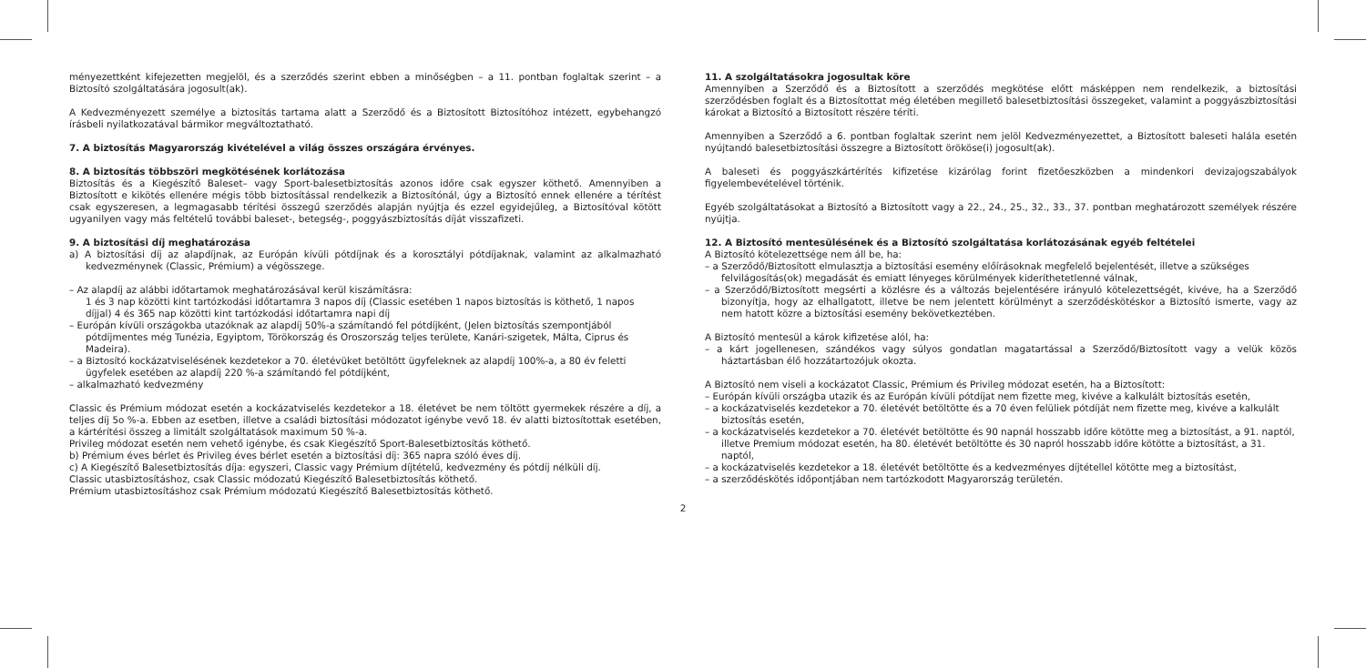ményezettként kifejezetten megjelöl, és a szerződés szerint ebben a minőségben – a 11. pontban foglaltak szerint – a Biztosító szolgáltatására jogosult(ak).
A Kedvezményezett személye a biztosítás tartama alatt a Szerződő és a Biztosított Biztosítóhoz intézett, egybehangzó írásbeli nyilatkozatával bármikor megváltoztatható.
7. A biztosítás Magyarország kivételével a világ összes országára érvényes.
8. A biztosítás többszöri megkötésének korlátozása
Biztosítás és a Kiegészítő Baleset– vagy Sport-balesetbiztosítás azonos időre csak egyszer köthető. Amennyiben a Biztosított e kikötés ellenére mégis több biztosítással rendelkezik a Biztosítónál, úgy a Biztosító ennek ellenére a térítést csak egyszeresen, a legmagasabb térítési összegű szerződés alapján nyújtja és ezzel egyidejűleg, a Biztosítóval kötött ugyanilyen vagy más feltételű további baleset-, betegség-, poggyászbiztosítás díját visszafizeti.
9. A biztosítási díj meghatározása
a) A biztosítási díj az alapdíjnak, az Európán kívüli pótdíjnak és a korosztályi pótdíjaknak, valamint az alkalmazható kedvezménynek (Classic, Prémium) a végösszege.
– Az alapdíj az alábbi időtartamok meghatározásával kerül kiszámításra:
1 és 3 nap közötti kint tartózkodási időtartamra 3 napos díj (Classic esetében 1 napos biztosítás is köthető, 1 napos díjjal) 4 és 365 nap közötti kint tartózkodási időtartamra napi díj
– Európán kívüli országokba utazóknak az alapdíj 50%-a számítandó fel pótdíjként, (Jelen biztosítás szempontjából pótdíjmentes még Tunézia, Egyiptom, Törökország és Oroszország teljes területe, Kanári-szigetek, Málta, Ciprus és Madeira).
– a Biztosító kockázatviselésének kezdetekor a 70. életévüket betöltött ügyfeleknek az alapdíj 100%-a, a 80 év feletti ügyfelek esetében az alapdíj 220 %-a számítandó fel pótdíjként,
– alkalmazható kedvezmény
Classic és Prémium módozat esetén a kockázatviselés kezdetekor a 18. életévet be nem töltött gyermekek részére a díj, a teljes díj 5o %-a. Ebben az esetben, illetve a családi biztosítási módozatot igénybe vevő 18. év alatti biztosítottak esetében, a kártérítési összeg a limitált szolgáltatások maximum 50 %-a.
Privileg módozat esetén nem vehető igénybe, és csak Kiegészítő Sport-Balesetbiztosítás köthető.
b) Prémium éves bérlet és Privileg éves bérlet esetén a biztosítási díj: 365 napra szóló éves díj.
c) A Kiegészítő Balesetbiztosítás díja: egyszeri, Classic vagy Prémium díjtételű, kedvezmény és pótdíj nélküli díj.
Classic utasbiztosításhoz, csak Classic módozatú Kiegészítő Balesetbiztosítás köthető.
Prémium utasbiztosításhoz csak Prémium módozatú Kiegészítő Balesetbiztosítás köthető.
11. A szolgáltatásokra jogosultak köre
Amennyiben a Szerződő és a Biztosított a szerződés megkötése előtt másképpen nem rendelkezik, a biztosítási szerződésben foglalt és a Biztosítottat még életében megillető balesetbiztosítási összegeket, valamint a poggyászbiztosítási károkat a Biztosító a Biztosított részére téríti.
Amennyiben a Szerződő a 6. pontban foglaltak szerint nem jelöl Kedvezményezettet, a Biztosított baleseti halála esetén nyújtandó balesetbiztosítási összegre a Biztosított örököse(i) jogosult(ak).
A baleseti és poggyászkártérítés kifizetése kizárólag forint fizetőeszközben a mindenkori devizajogszabályok figyelembevételével történik.
Egyéb szolgáltatásokat a Biztosító a Biztosított vagy a 22., 24., 25., 32., 33., 37. pontban meghatározott személyek részére nyújtja.
12. A Biztosító mentesülésének és a Biztosító szolgáltatása korlátozásának egyéb feltételei
A Biztosító kötelezettsége nem áll be, ha:
– a Szerződő/Biztosított elmulasztja a biztosítási esemény előírásoknak megfelelő bejelentését, illetve a szükséges felvilágosítás(ok) megadását és emiatt lényeges körülmények kideríthetetlenné válnak,
– a Szerződő/Biztosított megsérti a közlésre és a változás bejelentésére irányuló kötelezettségét, kivéve, ha a Szerződő bizonyítja, hogy az elhallgatott, illetve be nem jelentett körülményt a szerződéskötéskor a Biztosító ismerte, vagy az nem hatott közre a biztosítási esemény bekövetkeztében.
A Biztosító mentesül a károk kifizetése alól, ha:
– a kárt jogellenesen, szándékos vagy súlyos gondatlan magatartással a Szerződő/Biztosított vagy a velük közös háztartásban élő hozzátartozójuk okozta.
A Biztosító nem viseli a kockázatot Classic, Prémium és Privileg módozat esetén, ha a Biztosított:
– Európán kívüli országba utazik és az Európán kívüli pótdíjat nem fizette meg, kivéve a kalkulált biztosítás esetén,
– a kockázatviselés kezdetekor a 70. életévét betöltötte és a 70 éven felüliek pótdíját nem fizette meg, kivéve a kalkulált biztosítás esetén,
– a kockázatviselés kezdetekor a 70. életévét betöltötte és 90 napnál hosszabb időre kötötte meg a biztosítást, a 91. naptól, illetve Premium módozat esetén, ha 80. életévét betöltötte és 30 napról hosszabb időre kötötte a biztosítást, a 31. naptól,
– a kockázatviselés kezdetekor a 18. életévét betöltötte és a kedvezményes díjtétellel kötötte meg a biztosítást,
– a szerződéskötés időpontjában nem tartózkodott Magyarország területén.
2